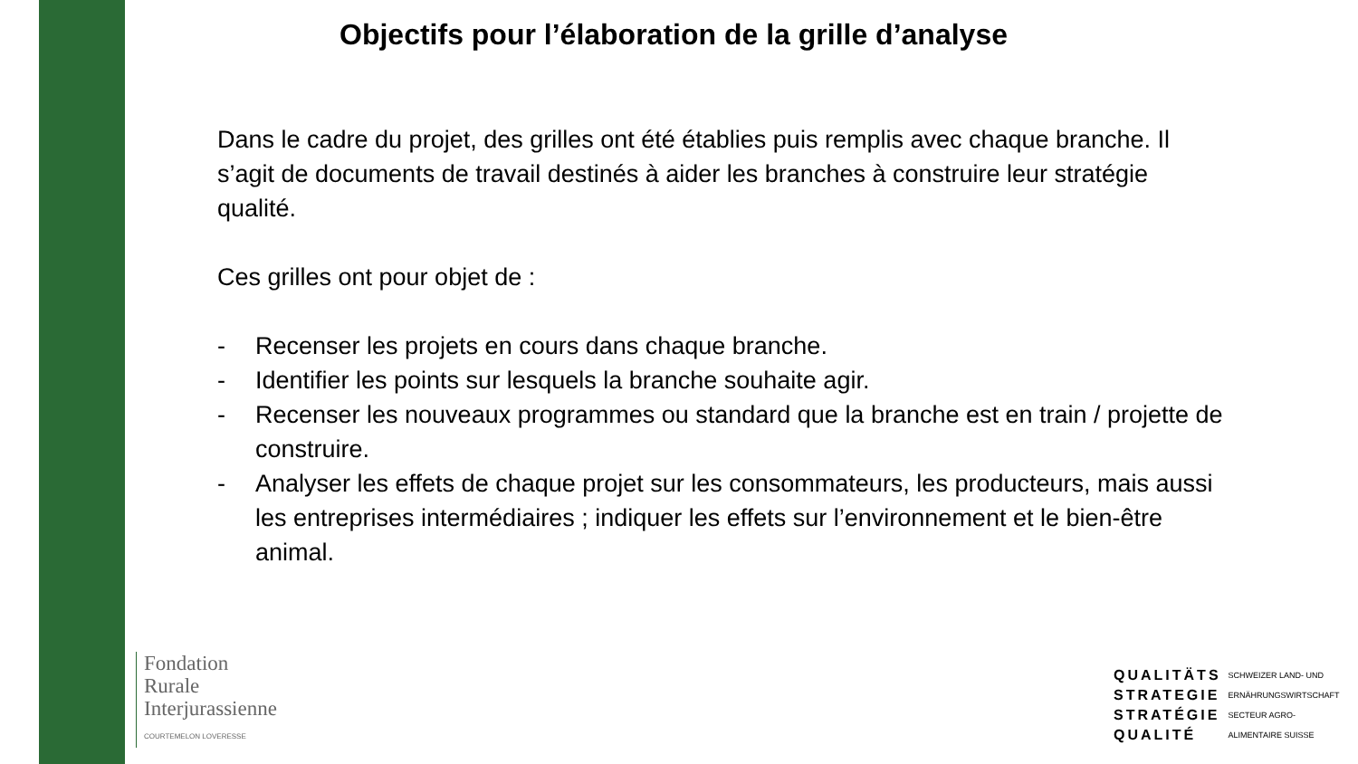Objectifs pour l’élaboration de la grille d’analyse
Dans le cadre du projet, des grilles ont été établies puis remplis avec chaque branche. Il s’agit de documents de travail destinés à aider les branches à construire leur stratégie qualité.
Ces grilles ont pour objet de :
- Recenser les projets en cours dans chaque branche.
- Identifier les points sur lesquels la branche souhaite agir.
- Recenser les nouveaux programmes ou standard que la branche est en train / projette de construire.
- Analyser les effets de chaque projet sur les consommateurs, les producteurs, mais aussi les entreprises intermédiaires ; indiquer les effets sur l’environnement et le bien-être animal.
Fondation
Rurale
Interjurassienne
COURTEMELON LOVERESSE
QUALITÄTS
STRATEGIE
STRATÉGIE
QUALITÉ
SCHWEIZER LAND- UND
ERNÄHRUNGSWIRTSCHAFT
SECTEUR AGRO-
ALIMENTAIRE SUISSE